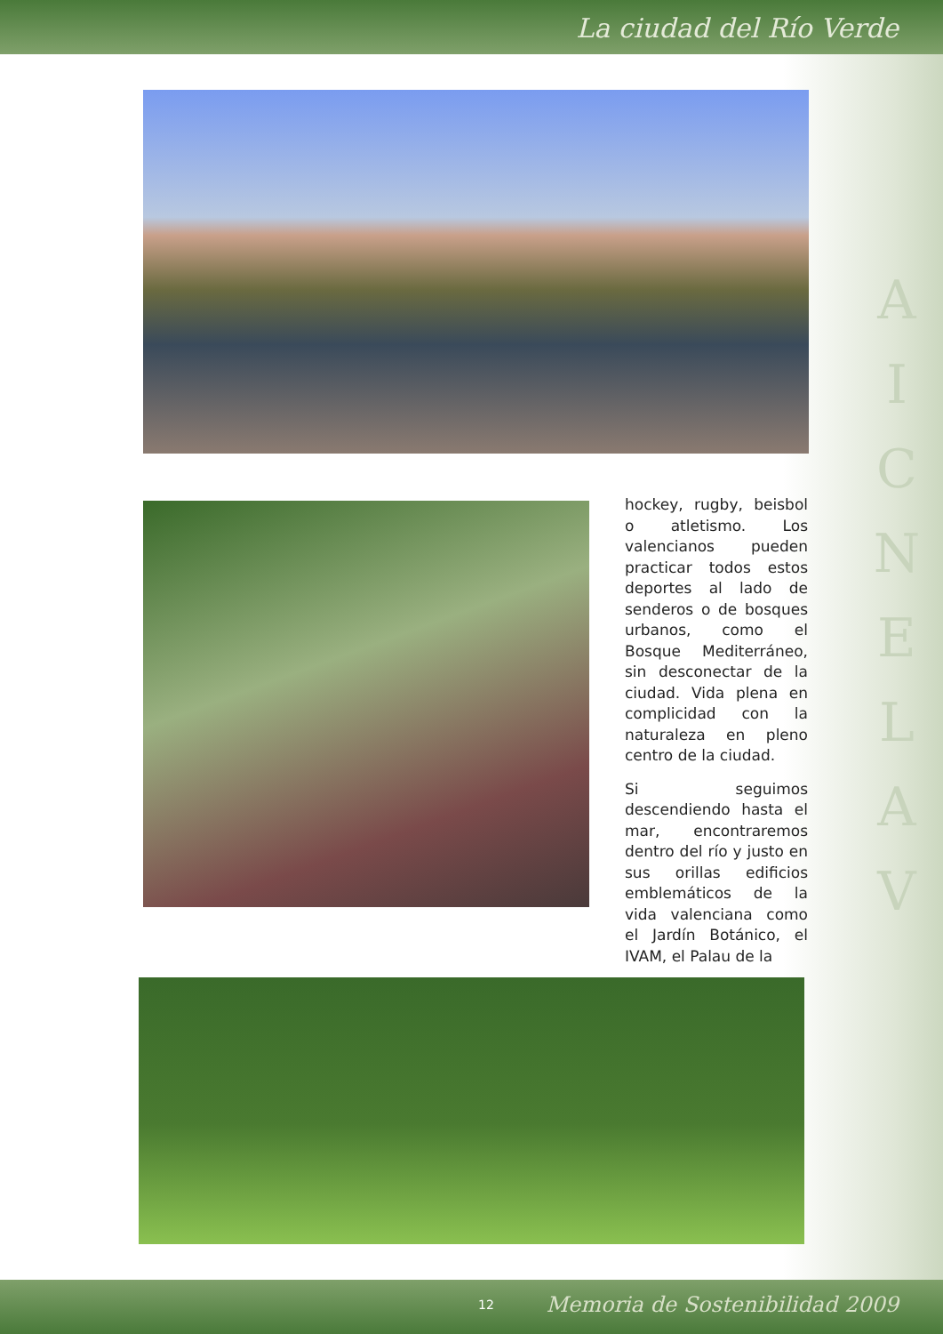La ciudad del Río Verde
hockey, rugby, beisbol o atletismo. Los valencianos pueden practicar todos estos deportes al lado de senderos o de bosques urbanos, como el Bosque Mediterráneo, sin desconectar de la ciudad. Vida plena en complicidad con la naturaleza en pleno centro de la ciudad.
Si seguimos descendiendo hasta el mar, encontraremos dentro del río y justo en sus orillas edificios emblemáticos de la vida valenciana como el Jardín Botánico, el IVAM, el Palau de la
A I C N E L A V
12 Memoria de Sostenibilidad 2009